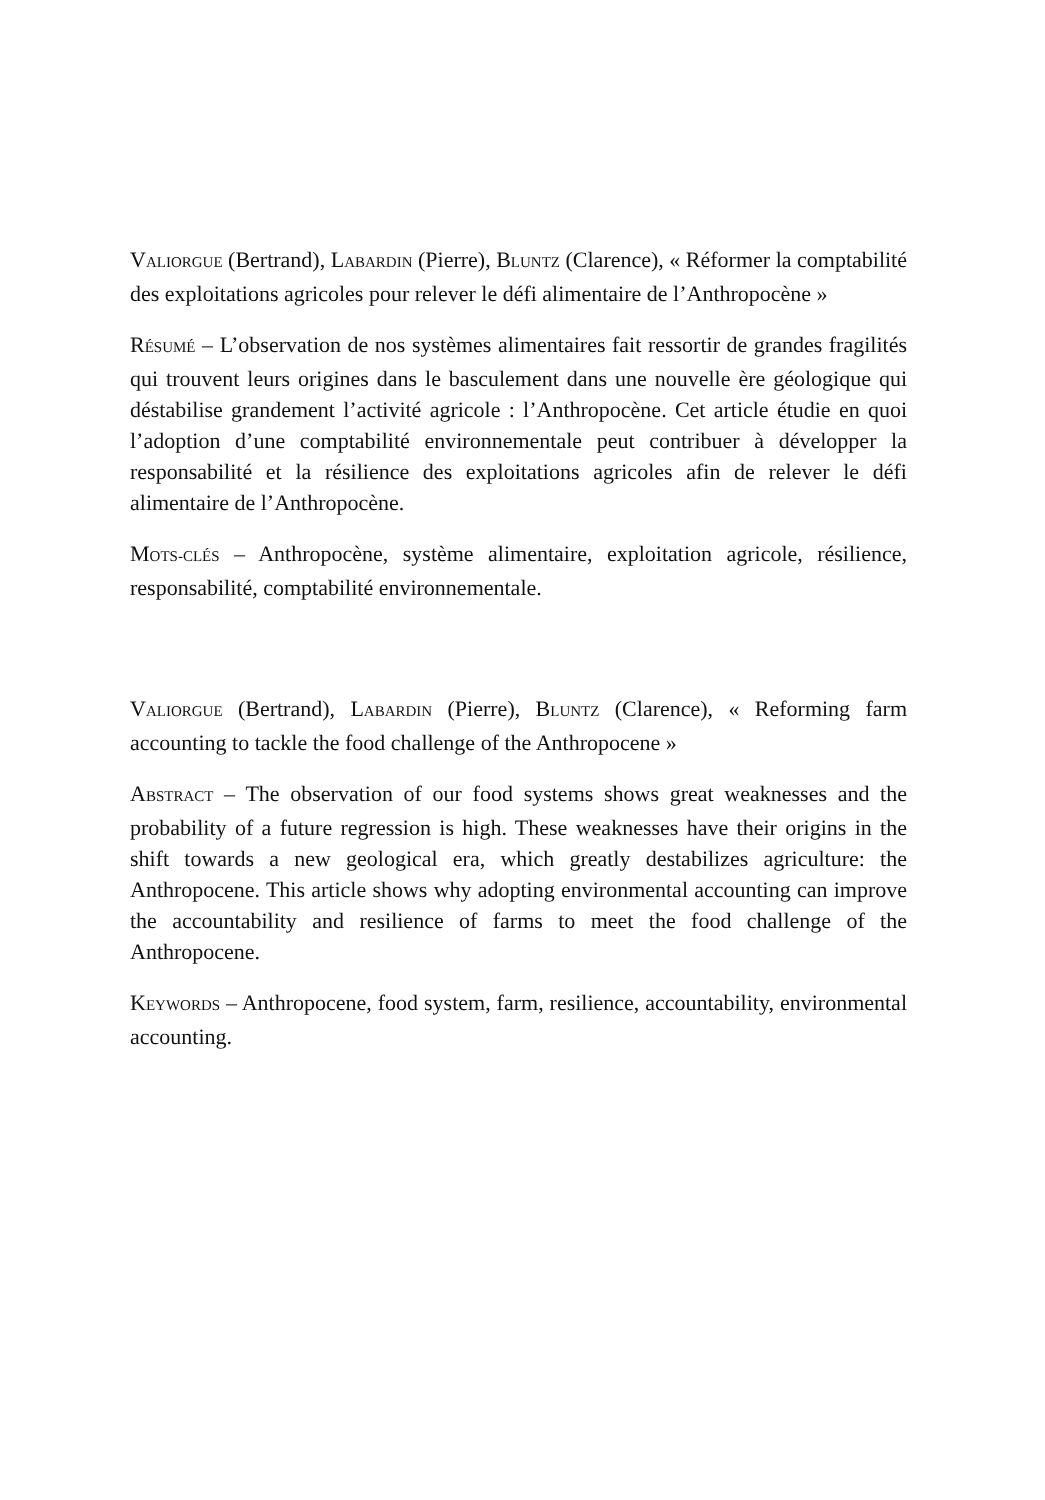VALIORGUE (Bertrand), LABARDIN (Pierre), BLUNTZ (Clarence), « Réformer la comptabilité des exploitations agricoles pour relever le défi alimentaire de l’Anthropocène »
RÉSUMÉ – L’observation de nos systèmes alimentaires fait ressortir de grandes fragilités qui trouvent leurs origines dans le basculement dans une nouvelle ère géologique qui déstabilise grandement l’activité agricole : l’Anthropocène. Cet article étudie en quoi l’adoption d’une comptabilité environnementale peut contribuer à développer la responsabilité et la résilience des exploitations agricoles afin de relever le défi alimentaire de l’Anthropocène.
MOTS-CLÉS – Anthropocène, système alimentaire, exploitation agricole, résilience, responsabilité, comptabilité environnementale.
VALIORGUE (Bertrand), LABARDIN (Pierre), BLUNTZ (Clarence), « Reforming farm accounting to tackle the food challenge of the Anthropocene »
ABSTRACT – The observation of our food systems shows great weaknesses and the probability of a future regression is high. These weaknesses have their origins in the shift towards a new geological era, which greatly destabilizes agriculture: the Anthropocene. This article shows why adopting environmental accounting can improve the accountability and resilience of farms to meet the food challenge of the Anthropocene.
KEYWORDS – Anthropocene, food system, farm, resilience, accountability, environmental accounting.